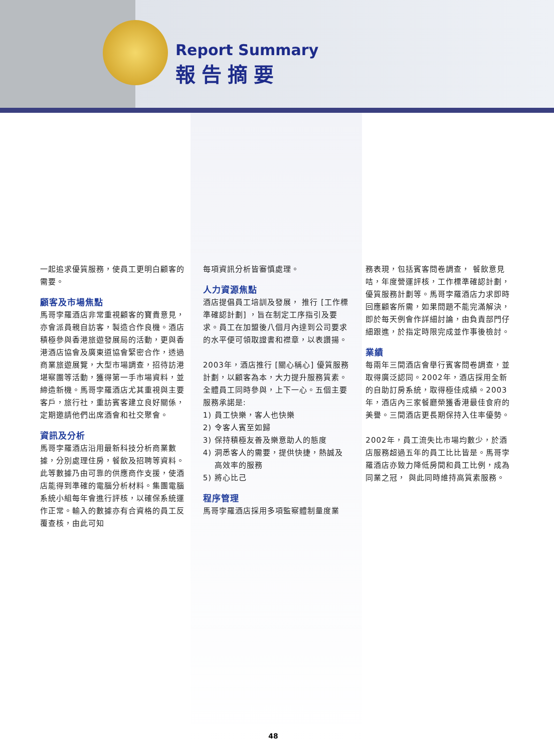Report Summary
報告摘要
一起追求優質服務，使員工更明白顧客的需要。
顧客及市場焦點
馬哥孛羅酒店非常重視顧客的寶貴意見，亦會派員親自訪客，製造合作良機。酒店積極參與香港旅遊發展局的活動，更與香港酒店協會及廣東道協會緊密合作，透過商業旅遊展覽，大型市場調查，招待訪港堪察團等活動，獲得第一手市場資料，並締造新機。馬哥孛羅酒店尤其重視與主要客戶，旅行社，重訪賓客建立良好關係，定期邀請他們出席酒會和社交聚會。
資訊及分析
馬哥孛羅酒店沿用最新科技分析商業數據，分別處理住房，餐飲及招聘等資料。此等數據乃由可靠的供應商作支援，使酒店能得到準確的電腦分析材料。集團電腦系統小組每年會進行評核，以確保系統運作正常。輸入的數據亦有合資格的員工反覆查核，由此可知
每項資訊分析皆審慎處理。
人力資源焦點
酒店提倡員工培訓及發展， 推行 [工作標準確認計劃] ，旨在制定工序指引及要求。員工在加盟後八個月內達到公司要求的水平便可領取證書和襟章，以表讚揚。
2003年，酒店推行 [關心稱心] 優質服務計劃，以顧客為本，大力提升服務質素。全體員工同時參與，上下一心。五個主要服務承諾是:
1) 員工快樂，客人也快樂
2) 令客人賓至如歸
3) 保持積極友善及樂意助人的態度
4) 洞悉客人的需要，提供快捷，熱誠及
高效率的服務
5) 將心比己
程序管理
馬哥孛羅酒店採用多項監察體制量度業
務表現，包括賓客問卷調查， 餐飲意見咭，年度營運評核，工作標準確認計劃，優質服務計劃等。馬哥孛羅酒店力求即時回應顧客所需，如果問題不能完滿解決，即於每天例會作詳細討論，由負責部門仔細跟進，於指定時限完成並作事後檢討。
業績
每兩年三間酒店會舉行賓客問卷調查，並取得廣泛認同。2002年，酒店採用全新的自助訂房系統，取得極佳成績。2003年，酒店內三家餐廳榮獲香港最佳食府的美譽。三間酒店更長期保持入住率優勢。
2002年，員工流失比市場均數少，於酒店服務超過五年的員工比比皆是。馬哥孛羅酒店亦致力降低房間和員工比例，成為同業之冠， 與此同時維持高質素服務。
48